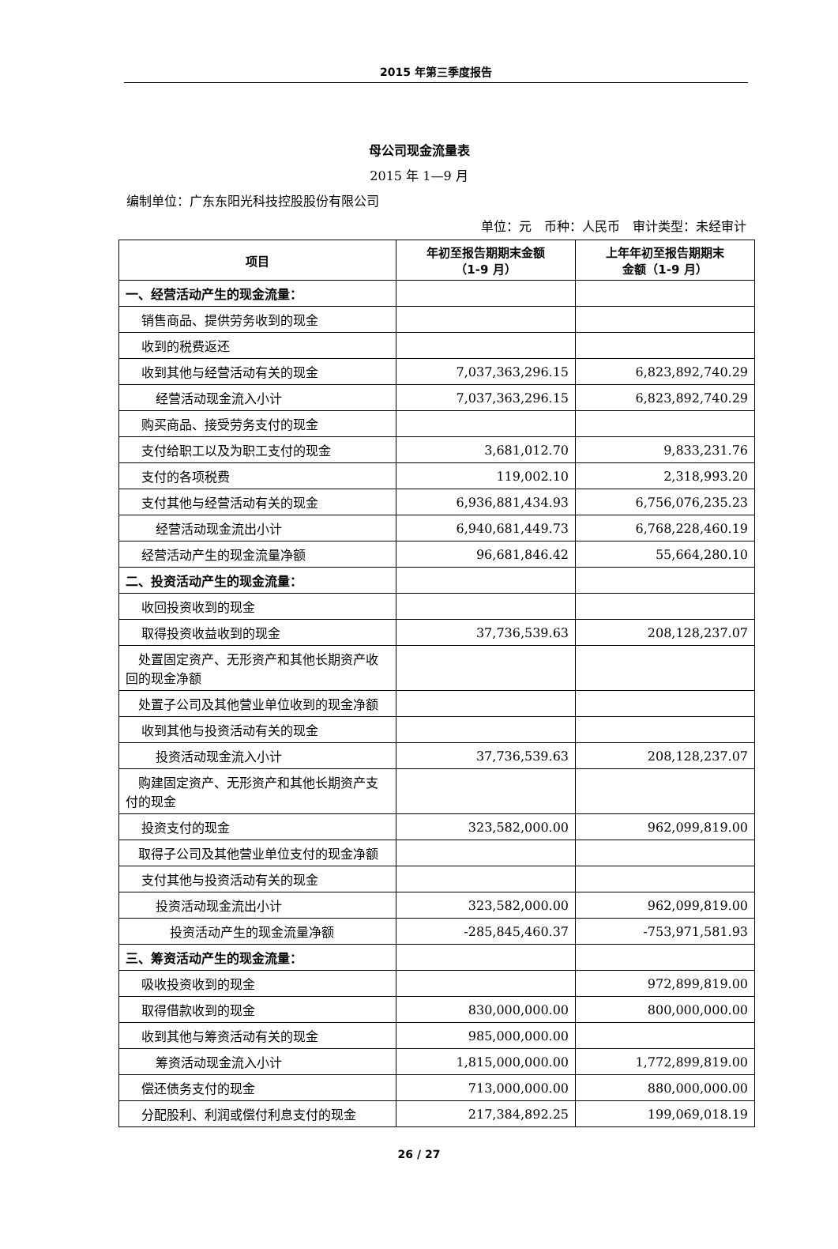2015 年第三季度报告
母公司现金流量表
2015 年 1—9 月
编制单位：广东东阳光科技控股股份有限公司
单位：元　币种：人民币　审计类型：未经审计
| 项目 | 年初至报告期期末金额 （1-9 月） | 上年年初至报告期期末 金额（1-9 月） |
| --- | --- | --- |
| 一、经营活动产生的现金流量： | | |
| 销售商品、提供劳务收到的现金 | | |
| 收到的税费返还 | | |
| 收到其他与经营活动有关的现金 | 7,037,363,296.15 | 6,823,892,740.29 |
| 经营活动现金流入小计 | 7,037,363,296.15 | 6,823,892,740.29 |
| 购买商品、接受劳务支付的现金 | | |
| 支付给职工以及为职工支付的现金 | 3,681,012.70 | 9,833,231.76 |
| 支付的各项税费 | 119,002.10 | 2,318,993.20 |
| 支付其他与经营活动有关的现金 | 6,936,881,434.93 | 6,756,076,235.23 |
| 经营活动现金流出小计 | 6,940,681,449.73 | 6,768,228,460.19 |
| 经营活动产生的现金流量净额 | 96,681,846.42 | 55,664,280.10 |
| 二、投资活动产生的现金流量： | | |
| 收回投资收到的现金 | | |
| 取得投资收益收到的现金 | 37,736,539.63 | 208,128,237.07 |
| 处置固定资产、无形资产和其他长期资产收回的现金净额 | | |
| 处置子公司及其他营业单位收到的现金净额 | | |
| 收到其他与投资活动有关的现金 | | |
| 投资活动现金流入小计 | 37,736,539.63 | 208,128,237.07 |
| 购建固定资产、无形资产和其他长期资产支付的现金 | | |
| 投资支付的现金 | 323,582,000.00 | 962,099,819.00 |
| 取得子公司及其他营业单位支付的现金净额 | | |
| 支付其他与投资活动有关的现金 | | |
| 投资活动现金流出小计 | 323,582,000.00 | 962,099,819.00 |
| 投资活动产生的现金流量净额 | -285,845,460.37 | -753,971,581.93 |
| 三、筹资活动产生的现金流量： | | |
| 吸收投资收到的现金 | | 972,899,819.00 |
| 取得借款收到的现金 | 830,000,000.00 | 800,000,000.00 |
| 收到其他与筹资活动有关的现金 | 985,000,000.00 | |
| 筹资活动现金流入小计 | 1,815,000,000.00 | 1,772,899,819.00 |
| 偿还债务支付的现金 | 713,000,000.00 | 880,000,000.00 |
| 分配股利、利润或偿付利息支付的现金 | 217,384,892.25 | 199,069,018.19 |
26 / 27